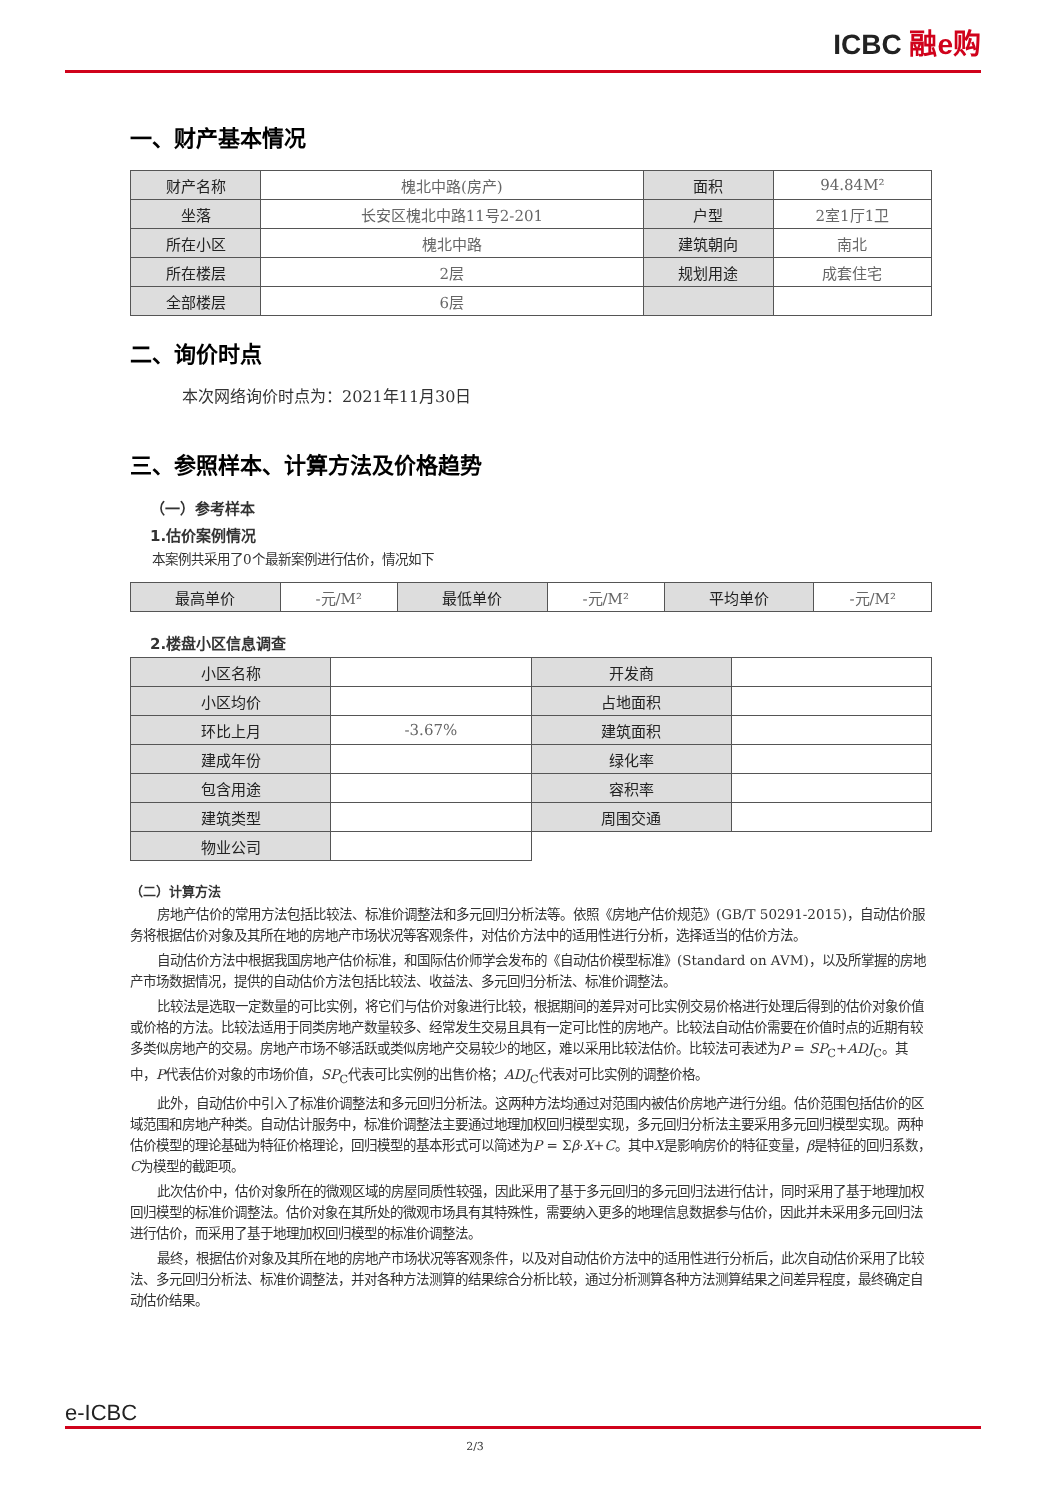ICBC 融e购
一、财产基本情况
| 财产名称 | 槐北中路(房产) | 面积 | 94.84M² |
| 坐落 | 长安区槐北中路11号2-201 | 户型 | 2室1厅1卫 |
| 所在小区 | 槐北中路 | 建筑朝向 | 南北 |
| 所在楼层 | 2层 | 规划用途 | 成套住宅 |
| 全部楼层 | 6层 | | |
二、询价时点
本次网络询价时点为：2021年11月30日
三、参照样本、计算方法及价格趋势
（一）参考样本
1.估价案例情况
本案例共采用了0个最新案例进行估价，情况如下
| 最高单价 | -元/M² | 最低单价 | -元/M² | 平均单价 | -元/M² |
2.楼盘小区信息调查
| 小区名称 | | 开发商 | |
| 小区均价 | | 占地面积 | |
| 环比上月 | -3.67% | 建筑面积 | |
| 建成年份 | | 绿化率 | |
| 包含用途 | | 容积率 | |
| 建筑类型 | | 周围交通 | |
| 物业公司 | | | |
（二）计算方法
房地产估价的常用方法包括比较法、标准价调整法和多元回归分析法等。依照《房地产估价规范》(GB/T 50291-2015)，自动估价服务将根据估价对象及其所在地的房地产市场状况等客观条件，对估价方法中的适用性进行分析，选择适当的估价方法。
自动估价方法中根据我国房地产估价标准，和国际估价师学会发布的《自动估价模型标准》(Standard on AVM)，以及所掌握的房地产市场数据情况，提供的自动估价方法包括比较法、收益法、多元回归分析法、标准价调整法。
比较法是选取一定数量的可比实例，将它们与估价对象进行比较，根据期间的差异对可比实例交易价格进行处理后得到的估价对象价值或价格的方法。比较法适用于同类房地产数量较多、经常发生交易且具有一定可比性的房地产。比较法自动估价需要在价值时点的近期有较多类似房地产的交易。房地产市场不够活跃或类似房地产交易较少的地区，难以采用比较法估价。比较法可表述为P = SP<sub>C</sub>+ADJ<sub>C</sub>。其中，P代表估价对象的市场价值，SP<sub>C</sub>代表可比实例的出售价格；ADJ<sub>C</sub>代表对可比实例的调整价格。
此外，自动估价中引入了标准价调整法和多元回归分析法。这两种方法均通过对范围内被估价房地产进行分组。估价范围包括估价的区域范围和房地产种类。自动估计服务中，标准价调整法主要通过地理加权回归模型实现，多元回归分析法主要采用多元回归模型实现。两种估价模型的理论基础为特征价格理论，回归模型的基本形式可以简述为P = Σβ·X+C。其中X是影响房价的特征变量，β是特征的回归系数，C为模型的截距项。
此次估价中，估价对象所在的微观区域的房屋同质性较强，因此采用了基于多元回归的多元回归法进行估计，同时采用了基于地理加权回归模型的标准价调整法。估价对象在其所处的微观市场具有其特殊性，需要纳入更多的地理信息数据参与估价，因此并未采用多元回归法进行估价，而采用了基于地理加权回归模型的标准价调整法。
最终，根据估价对象及其所在地的房地产市场状况等客观条件，以及对自动估价方法中的适用性进行分析后，此次自动估价采用了比较法、多元回归分析法、标准价调整法，并对各种方法测算的结果综合分析比较，通过分析测算各种方法测算结果之间差异程度，最终确定自动估价结果。
e-ICBC
2/3